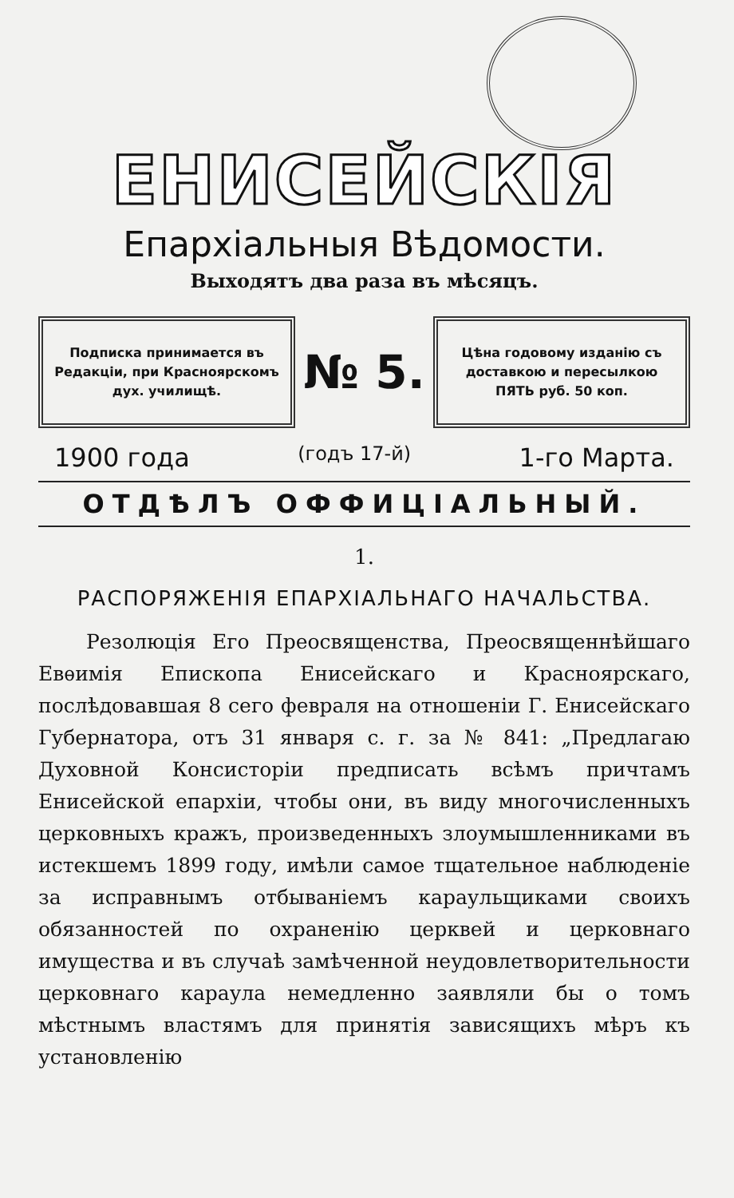ЕНИСЕЙСКІЯ
Епархіальныя Вѣдомости.
Выходятъ два раза въ мѣсяцъ.
Подписка принимается въ Редакціи, при Красноярскомъ дух. училищѣ.
№ 5.
Цѣна годовому изданію съ доставкою и пересылкою ПЯТЬ руб. 50 коп.
1900 года (годъ 17-й) 1-го Марта.
ОТДѢЛЪ ОФФИЦІАЛЬНЫЙ.
1.
РАСПОРЯЖЕНІЯ ЕПАРХІАЛЬНАГО НАЧАЛЬСТВА.
Резолюція Его Преосвященства, Преосвященнѣйшаго Евѳимія Епископа Енисейскаго и Красноярскаго, послѣдовавшая 8 сего февраля на отношеніи Г. Енисейскаго Губернатора, отъ 31 января с. г. за № 841: „Предлагаю Духовной Консисторіи предписать всѣмъ причтамъ Енисейской епархіи, чтобы они, въ виду многочисленныхъ церковныхъ кражъ, произведенныхъ злоумышленниками въ истекшемъ 1899 году, имѣли самое тщательное наблюденіе за исправнымъ отбываніемъ караульщиками своихъ обязанностей по охраненію церквей и церковнаго имущества и въ случаѣ замѣченной неудовлетворительности церковнаго караула немедленно заявляли бы о томъ мѣстнымъ властямъ для принятія зависящихъ мѣръ къ установленію